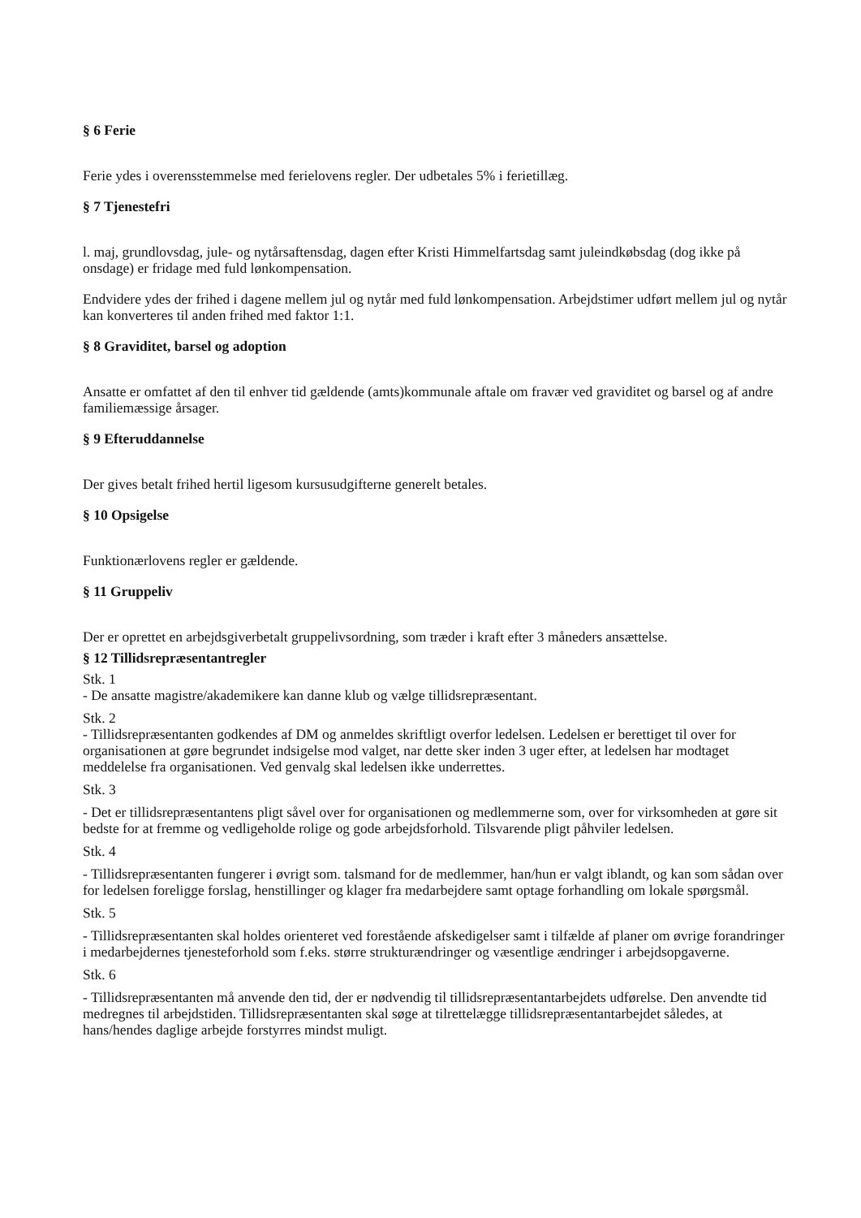§ 6 Ferie
Ferie ydes i overensstemmelse med ferielovens regler. Der udbetales 5% i ferietillæg.
§ 7 Tjenestefri
l. maj, grundlovsdag, jule- og nytårsaftensdag, dagen efter Kristi Himmelfartsdag samt juleindkøbsdag (dog ikke på onsdage) er fridage med fuld lønkompensation.
Endvidere ydes der frihed i dagene mellem jul og nytår med fuld lønkompensation. Arbejdstimer udført mellem jul og nytår kan konverteres til anden frihed med faktor 1:1.
§ 8 Graviditet, barsel og adoption
Ansatte er omfattet af den til enhver tid gældende (amts)kommunale aftale om fravær ved graviditet og barsel og af andre familiemæssige årsager.
§ 9 Efteruddannelse
Der gives betalt frihed hertil ligesom kursusudgifterne generelt betales.
§ 10 Opsigelse
Funktionærlovens regler er gældende.
§ 11 Gruppeliv
Der er oprettet en arbejdsgiverbetalt gruppelivsordning, som træder i kraft efter 3 måneders ansættelse.
§ 12 Tillidsrepræsentantregler
Stk. 1
- De ansatte magistre/akademikere kan danne klub og vælge tillidsrepræsentant.
Stk. 2
- Tillidsrepræsentanten godkendes af DM og anmeldes skriftligt overfor ledelsen. Ledelsen er berettiget til over for organisationen at gøre begrundet indsigelse mod valget, nar dette sker inden 3 uger efter, at ledelsen har modtaget meddelelse fra organisationen. Ved genvalg skal ledelsen ikke underrettes.
Stk. 3
- Det er tillidsrepræsentantens pligt såvel over for organisationen og medlemmerne som, over for virksomheden at gøre sit bedste for at fremme og vedligeholde rolige og gode arbejdsforhold. Tilsvarende pligt påhviler ledelsen.
Stk. 4
- Tillidsrepræsentanten fungerer i øvrigt som. talsmand for de medlemmer, han/hun er valgt iblandt, og kan som sådan over for ledelsen foreligge forslag, henstillinger og klager fra medarbejdere samt optage forhandling om lokale spørgsmål.
Stk. 5
- Tillidsrepræsentanten skal holdes orienteret ved forestående afskedigelser samt i tilfælde af planer om øvrige forandringer i medarbejdernes tjenesteforhold som f.eks. større strukturændringer og væsentlige ændringer i arbejdsopgaverne.
Stk. 6
- Tillidsrepræsentanten må anvende den tid, der er nødvendig til tillidsrepræsentantarbejdets udførelse. Den anvendte tid medregnes til arbejdstiden. Tillidsrepræsentanten skal søge at tilrettelægge tillidsrepræsentantarbejdet således, at hans/hendes daglige arbejde forstyrres mindst muligt.